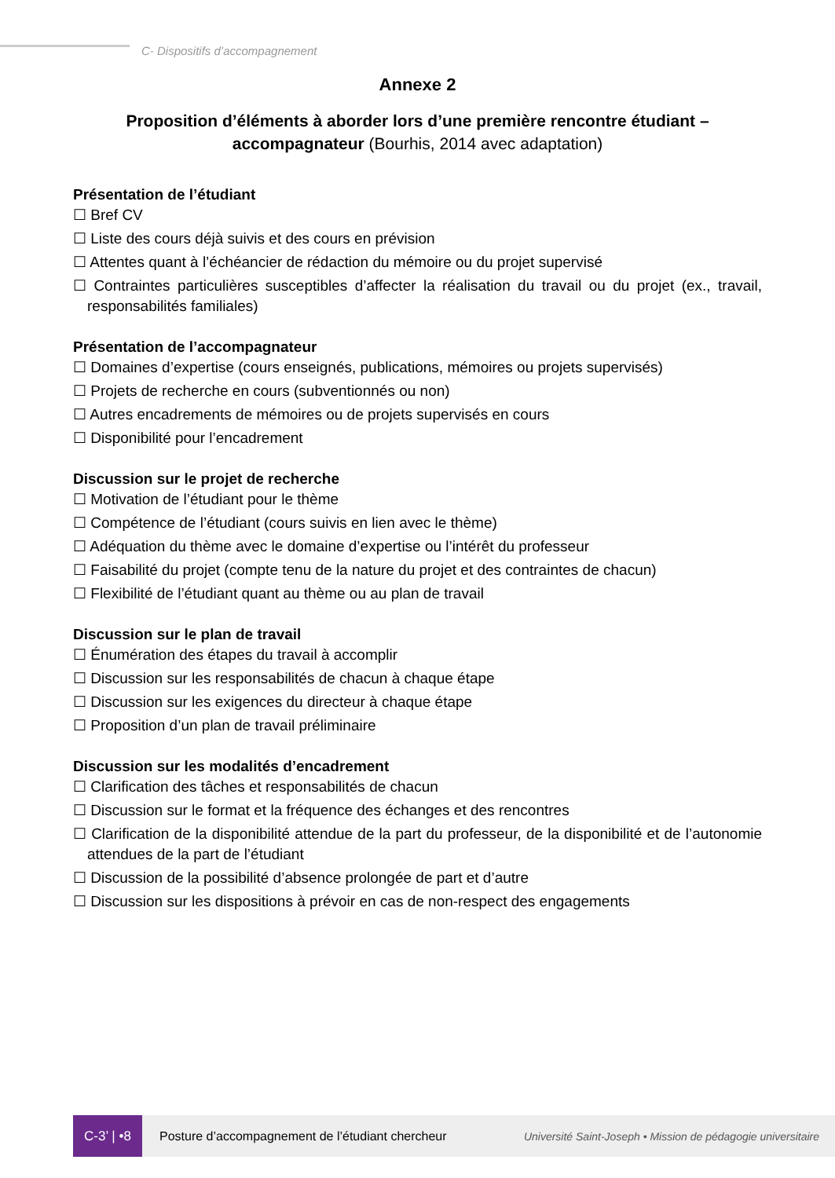C- Dispositifs d’accompagnement
Annexe 2
Proposition d’éléments à aborder lors d’une première rencontre étudiant – accompagnateur (Bourhis, 2014 avec adaptation)
Présentation de l’étudiant
☐ Bref CV
☐ Liste des cours déjà suivis et des cours en prévision
☐ Attentes quant à l’échéancier de rédaction du mémoire ou du projet supervisé
☐ Contraintes particulières susceptibles d’affecter la réalisation du travail ou du projet (ex., travail, responsabilités familiales)
Présentation de l’accompagnateur
☐ Domaines d’expertise (cours enseignés, publications, mémoires ou projets supervisés)
☐ Projets de recherche en cours (subventionnés ou non)
☐ Autres encadrements de mémoires ou de projets supervisés en cours
☐ Disponibilité pour l’encadrement
Discussion sur le projet de recherche
☐ Motivation de l’étudiant pour le thème
☐ Compétence de l’étudiant (cours suivis en lien avec le thème)
☐ Adéquation du thème avec le domaine d’expertise ou l’intérêt du professeur
☐ Faisabilité du projet (compte tenu de la nature du projet et des contraintes de chacun)
☐ Flexibilité de l’étudiant quant au thème ou au plan de travail
Discussion sur le plan de travail
☐ Énumération des étapes du travail à accomplir
☐ Discussion sur les responsabilités de chacun à chaque étape
☐ Discussion sur les exigences du directeur à chaque étape
☐ Proposition d’un plan de travail préliminaire
Discussion sur les modalités d’encadrement
☐ Clarification des tâches et responsabilités de chacun
☐ Discussion sur le format et la fréquence des échanges et des rencontres
☐ Clarification de la disponibilité attendue de la part du professeur, de la disponibilité et de l’autonomie attendues de la part de l’étudiant
☐ Discussion de la possibilité d’absence prolongée de part et d’autre
☐ Discussion sur les dispositions à prévoir en cas de non-respect des engagements
C-3’ | •8
Posture d’accompagnement de l’étudiant chercheur
Université Saint-Joseph • Mission de pédagogie universitaire